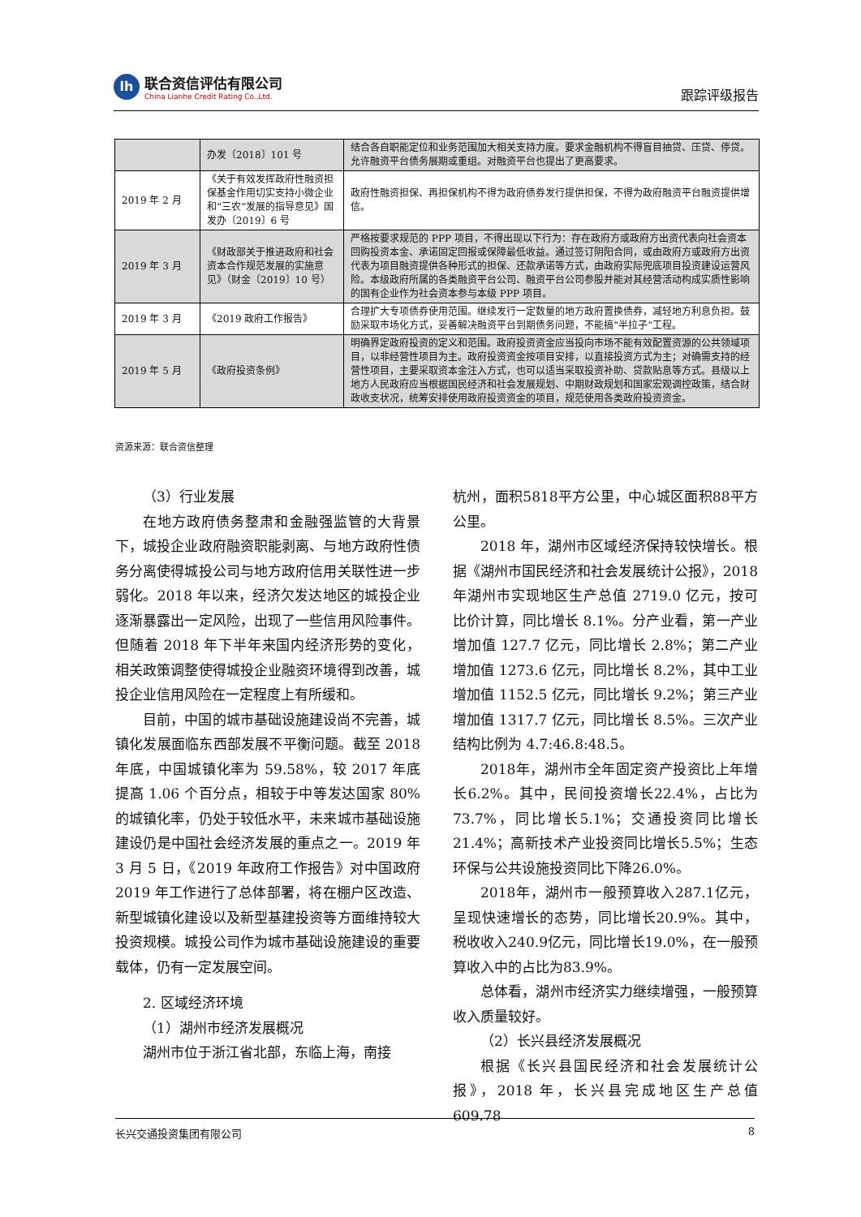lh
联合资信评估有限公司
China Lianhe Credit Rating Co.,Ltd.
跟踪评级报告
| | 办发〔2018〕101 号 | 结合各自职能定位和业务范围加大相关支持力度。要求金融机构不得盲目抽贷、压贷、停贷。允许融资平台债务展期或重组。对融资平台也提出了更高要求。 |
| 2019 年 2 月 | 《关于有效发挥政府性融资担保基金作用切实支持小微企业和“三农”发展的指导意见》国发办〔2019〕6 号 | 政府性融资担保、再担保机构不得为政府债券发行提供担保，不得为政府融资平台融资提供增信。 |
| 2019 年 3 月 | 《财政部关于推进政府和社会资本合作规范发展的实施意见》（财金〔2019〕10 号） | 严格按要求规范的 PPP 项目，不得出现以下行为：存在政府方或政府方出资代表向社会资本回购投资本金、承诺固定回报或保障最低收益。通过签订阴阳合同，或由政府方或政府方出资代表为项目融资提供各种形式的担保、还款承诺等方式，由政府实际兜底项目投资建设运营风险。本级政府所属的各类融资平台公司、融资平台公司参股并能对其经营活动构成实质性影响的国有企业作为社会资本参与本级 PPP 项目。 |
| 2019 年 3 月 | 《2019 政府工作报告》 | 合理扩大专项债券使用范围。继续发行一定数量的地方政府置换债券，减轻地方利息负担。鼓励采取市场化方式，妥善解决融资平台到期债务问题，不能搞“半拉子”工程。 |
| 2019 年 5 月 | 《政府投资条例》 | 明确界定政府投资的定义和范围。政府投资资金应当投向市场不能有效配置资源的公共领域项目，以非经营性项目为主。政府投资资金按项目安排，以直接投资方式为主；对确需支持的经营性项目，主要采取资本金注入方式，也可以适当采取投资补助、贷款贴息等方式。县级以上地方人民政府应当根据国民经济和社会发展规划、中期财政规划和国家宏观调控政策，结合财政收支状况，统筹安排使用政府投资资金的项目，规范使用各类政府投资资金。 |
资源来源：联合资信整理
（3）行业发展
在地方政府债务整肃和金融强监管的大背景下，城投企业政府融资职能剥离、与地方政府性债务分离使得城投公司与地方政府信用关联性进一步弱化。2018 年以来，经济欠发达地区的城投企业逐渐暴露出一定风险，出现了一些信用风险事件。但随着 2018 年下半年来国内经济形势的变化，相关政策调整使得城投企业融资环境得到改善，城投企业信用风险在一定程度上有所缓和。
目前，中国的城市基础设施建设尚不完善，城镇化发展面临东西部发展不平衡问题。截至 2018 年底，中国城镇化率为 59.58%，较 2017 年底提高 1.06 个百分点，相较于中等发达国家 80%的城镇化率，仍处于较低水平，未来城市基础设施建设仍是中国社会经济发展的重点之一。2019 年 3 月 5 日，《2019 年政府工作报告》对中国政府 2019 年工作进行了总体部署，将在棚户区改造、新型城镇化建设以及新型基建投资等方面维持较大投资规模。城投公司作为城市基础设施建设的重要载体，仍有一定发展空间。
2. 区域经济环境
（1）湖州市经济发展概况
湖州市位于浙江省北部，东临上海，南接
杭州，面积5818平方公里，中心城区面积88平方公里。
2018 年，湖州市区域经济保持较快增长。根据《湖州市国民经济和社会发展统计公报》，2018 年湖州市实现地区生产总值 2719.0 亿元，按可比价计算，同比增长 8.1%。分产业看，第一产业增加值 127.7 亿元，同比增长 2.8%；第二产业增加值 1273.6 亿元，同比增长 8.2%，其中工业增加值 1152.5 亿元，同比增长 9.2%；第三产业增加值 1317.7 亿元，同比增长 8.5%。三次产业结构比例为 4.7:46.8:48.5。
2018年，湖州市全年固定资产投资比上年增长6.2%。其中，民间投资增长22.4%，占比为73.7%，同比增长5.1%；交通投资同比增长21.4%；高新技术产业投资同比增长5.5%；生态环保与公共设施投资同比下降26.0%。
2018年，湖州市一般预算收入287.1亿元，呈现快速增长的态势，同比增长20.9%。其中，税收收入240.9亿元，同比增长19.0%，在一般预算收入中的占比为83.9%。
总体看，湖州市经济实力继续增强，一般预算收入质量较好。
（2）长兴县经济发展概况
根据《长兴县国民经济和社会发展统计公报》，2018 年，长兴县完成地区生产总值 609.78
长兴交通投资集团有限公司 8